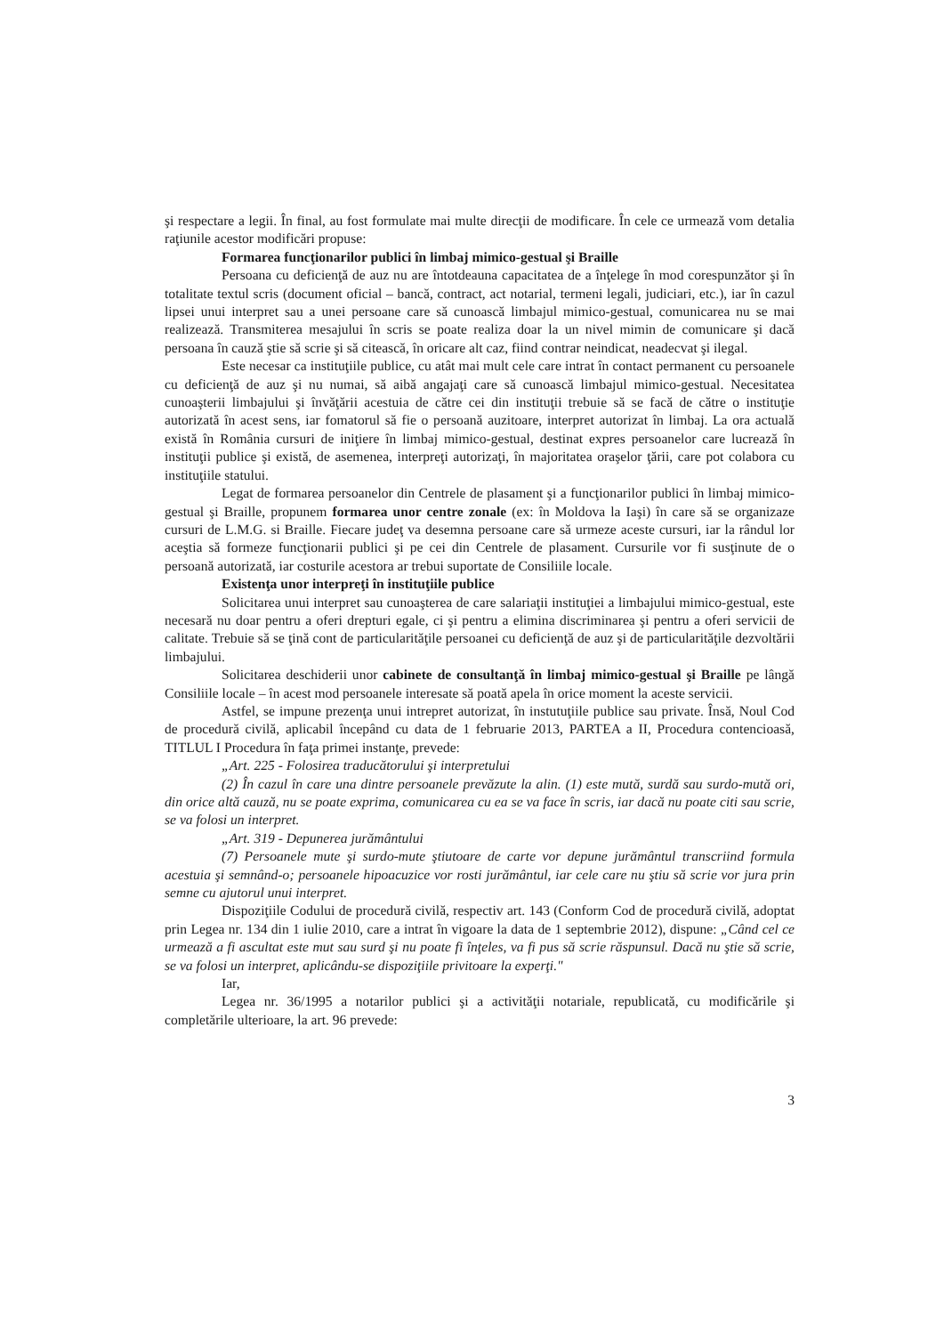şi respectare a legii. În final, au fost formulate mai multe direcţii de modificare. În cele ce urmează vom detalia raţiunile acestor modificări propuse:
Formarea funcţionarilor publici în limbaj mimico-gestual şi Braille
Persoana cu deficienţă de auz nu are întotdeauna capacitatea de a înţelege în mod corespunzător şi în totalitate textul scris (document oficial – bancă, contract, act notarial, termeni legali, judiciari, etc.), iar în cazul lipsei unui interpret sau a unei persoane care să cunoască limbajul mimico-gestual, comunicarea nu se mai realizează. Transmiterea mesajului în scris se poate realiza doar la un nivel mimin de comunicare şi dacă persoana în cauză ştie să scrie şi să citească, în oricare alt caz, fiind contrar neindicat, neadecvat şi ilegal.
Este necesar ca instituţiile publice, cu atât mai mult cele care intrat în contact permanent cu persoanele cu deficienţă de auz şi nu numai, să aibă angajaţi care să cunoască limbajul mimico-gestual. Necesitatea cunoaşterii limbajului şi învăţării acestuia de către cei din instituţii trebuie să se facă de către o instituţie autorizată în acest sens, iar fomatorul să fie o persoană auzitoare, interpret autorizat în limbaj. La ora actuală există în România cursuri de iniţiere în limbaj mimico-gestual, destinat expres persoanelor care lucrează în instituţii publice şi există, de asemenea, interpreţi autorizaţi, în majoritatea oraşelor ţării, care pot colabora cu instituţiile statului.
Legat de formarea persoanelor din Centrele de plasament şi a funcţionarilor publici în limbaj mimico-gestual şi Braille, propunem formarea unor centre zonale (ex: în Moldova la Iaşi) în care să se organizaze cursuri de L.M.G. si Braille. Fiecare judeţ va desemna persoane care să urmeze aceste cursuri, iar la rândul lor aceştia să formeze funcţionarii publici şi pe cei din Centrele de plasament. Cursurile vor fi susţinute de o persoană autorizată, iar costurile acestora ar trebui suportate de Consiliile locale.
Existenţa unor interpreţi în instituţiile publice
Solicitarea unui interpret sau cunoaşterea de care salariaţii instituţiei a limbajului mimico-gestual, este necesară nu doar pentru a oferi drepturi egale, ci şi pentru a elimina discriminarea şi pentru a oferi servicii de calitate. Trebuie să se ţină cont de particularităţile persoanei cu deficienţă de auz şi de particularităţile dezvoltării limbajului.
Solicitarea deschiderii unor cabinete de consultanţă în limbaj mimico-gestual şi Braille pe lângă Consiliile locale – în acest mod persoanele interesate să poată apela în orice moment la aceste servicii.
Astfel, se impune prezenţa unui intrepret autorizat, în instutuţiile publice sau private. Însă, Noul Cod de procedură civilă, aplicabil începând cu data de 1 februarie 2013, PARTEA a II, Procedura contencioasă, TITLUL I Procedura în faţa primei instanţe, prevede:
„Art. 225 - Folosirea traducătorului şi interpretului
(2) În cazul în care una dintre persoanele prevăzute la alin. (1) este mută, surdă sau surdo-mută ori, din orice altă cauză, nu se poate exprima, comunicarea cu ea se va face în scris, iar dacă nu poate citi sau scrie, se va folosi un interpret.
„Art. 319 - Depunerea jurământului
(7) Persoanele mute şi surdo-mute ştiutoare de carte vor depune jurământul transcriind formula acestuia şi semnând-o; persoanele hipoacuzice vor rosti jurământul, iar cele care nu ştiu să scrie vor jura prin semne cu ajutorul unui interpret.
Dispoziţiile Codului de procedură civilă, respectiv art. 143 (Conform Cod de procedură civilă, adoptat prin Legea nr. 134 din 1 iulie 2010, care a intrat în vigoare la data de 1 septembrie 2012), dispune: „Când cel ce urmează a fi ascultat este mut sau surd şi nu poate fi înţeles, va fi pus să scrie răspunsul. Dacă nu ştie să scrie, se va folosi un interpret, aplicându-se dispoziţiile privitoare la experţi."
Iar,
Legea nr. 36/1995 a notarilor publici şi a activităţii notariale, republicată, cu modificările şi completările ulterioare, la art. 96 prevede:
3